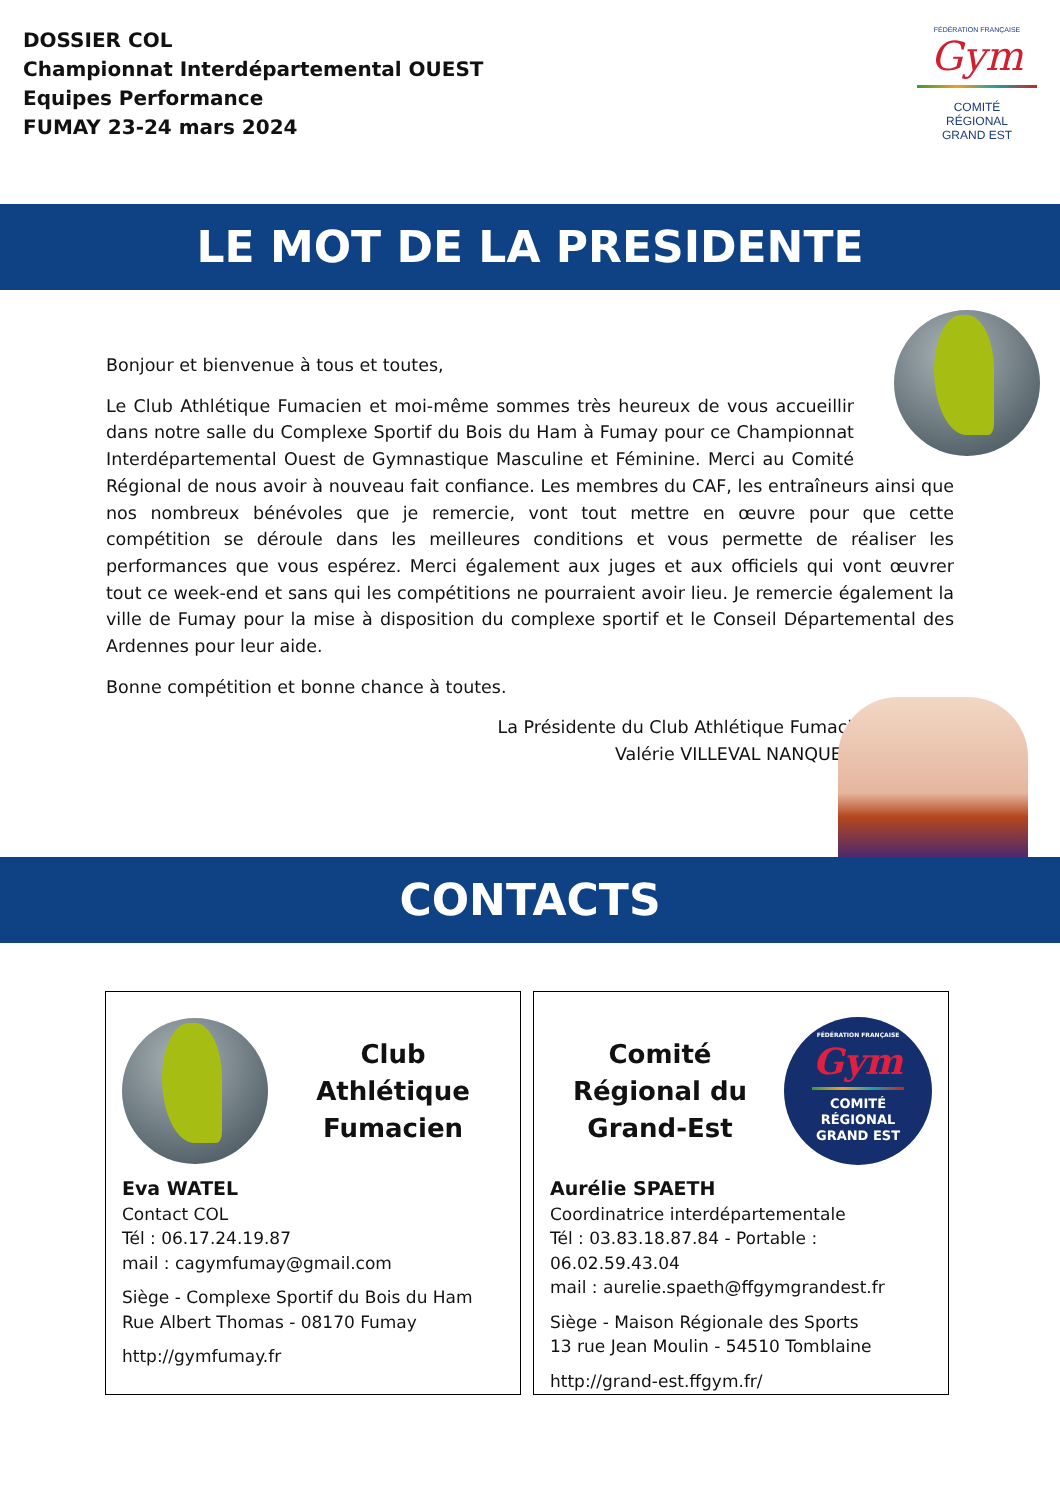DOSSIER COL
Championnat Interdépartemental OUEST
Equipes Performance
FUMAY 23-24 mars 2024
FÉDÉRATION FRANÇAISE
Gym
COMITÉ
RÉGIONAL
GRAND EST
LE MOT DE LA PRESIDENTE
Bonjour et bienvenue à tous et toutes,
Le Club Athlétique Fumacien et moi-même sommes très heureux de vous accueillir dans notre salle du Complexe Sportif du Bois du Ham à Fumay pour ce Championnat Interdépartemental Ouest de Gymnastique Masculine et Féminine. Merci au Comité Régional de nous avoir à nouveau fait confiance. Les membres du CAF, les entraîneurs ainsi que nos nombreux bénévoles que je remercie, vont tout mettre en œuvre pour que cette compétition se déroule dans les meilleures conditions et vous permette de réaliser les performances que vous espérez. Merci également aux juges et aux officiels qui vont œuvrer tout ce week-end et sans qui les compétitions ne pourraient avoir lieu. Je remercie également la ville de Fumay pour la mise à disposition du complexe sportif et le Conseil Départemental des Ardennes pour leur aide.
Bonne compétition et bonne chance à toutes.
La Présidente du Club Athlétique Fumacien
Valérie VILLEVAL NANQUETTE
CONTACTS
Club Athlétique Fumacien
Eva WATEL
Contact COL
Tél : 06.17.24.19.87
mail : cagymfumay@gmail.com
Siège - Complexe Sportif du Bois du Ham
Rue Albert Thomas - 08170 Fumay
http://gymfumay.fr
Comité Régional du Grand-Est
FÉDÉRATION FRANÇAISE
Gym
COMITÉ
RÉGIONAL
GRAND EST
Aurélie SPAETH
Coordinatrice interdépartementale
Tél : 03.83.18.87.84 - Portable : 06.02.59.43.04
mail : aurelie.spaeth@ffgymgrandest.fr
Siège - Maison Régionale des Sports
13 rue Jean Moulin - 54510 Tomblaine
http://grand-est.ffgym.fr/